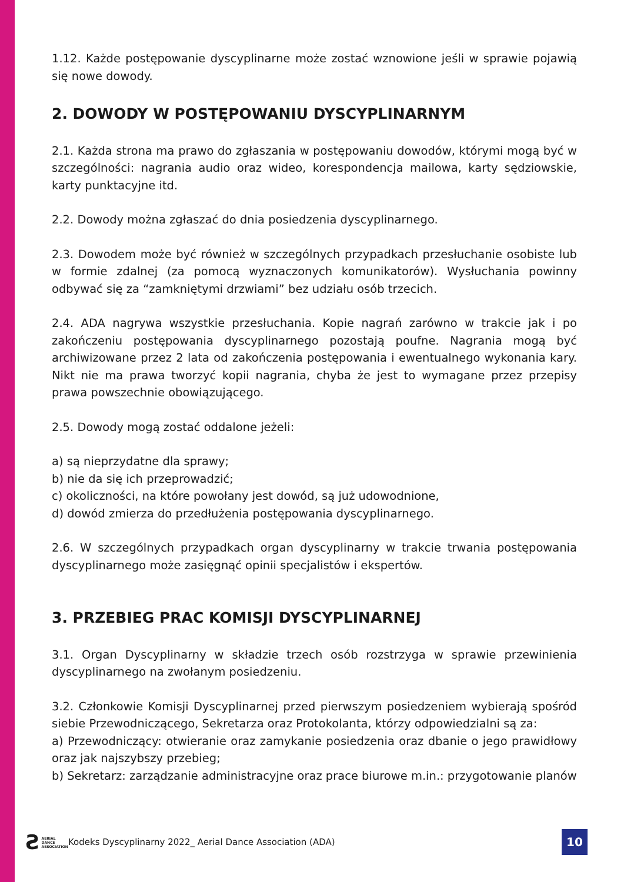1.12. Każde postępowanie dyscyplinarne może zostać wznowione jeśli w sprawie pojawią się nowe dowody.
2. DOWODY W POSTĘPOWANIU DYSCYPLINARNYM
2.1. Każda strona ma prawo do zgłaszania w postępowaniu dowodów, którymi mogą być w szczególności: nagrania audio oraz wideo, korespondencja mailowa, karty sędziowskie, karty punktacyjne itd.
2.2. Dowody można zgłaszać do dnia posiedzenia dyscyplinarnego.
2.3. Dowodem może być również w szczególnych przypadkach przesłuchanie osobiste lub w formie zdalnej (za pomocą wyznaczonych komunikatorów). Wysłuchania powinny odbywać się za “zamkniętymi drzwiami” bez udziału osób trzecich.
2.4. ADA nagrywa wszystkie przesłuchania. Kopie nagrań zarówno w trakcie jak i po zakończeniu postępowania dyscyplinarnego pozostają poufne. Nagrania mogą być archiwizowane przez 2 lata od zakończenia postępowania i ewentualnego wykonania kary. Nikt nie ma prawa tworzyć kopii nagrania, chyba że jest to wymagane przez przepisy prawa powszechnie obowiązującego.
2.5. Dowody mogą zostać oddalone jeżeli:
a) są nieprzydatne dla sprawy;
b) nie da się ich przeprowadzić;
c) okoliczności, na które powołany jest dowód, są już udowodnione,
d) dowód zmierza do przedłużenia postępowania dyscyplinarnego.
2.6. W szczególnych przypadkach organ dyscyplinarny w trakcie trwania postępowania dyscyplinarnego może zasięgnąć opinii specjalistów i ekspertów.
3. PRZEBIEG PRAC KOMISJI DYSCYPLINARNEJ
3.1. Organ Dyscyplinarny w składzie trzech osób rozstrzyga w sprawie przewinienia dyscyplinarnego na zwołanym posiedzeniu.
3.2. Członkowie Komisji Dyscyplinarnej przed pierwszym posiedzeniem wybierają spośród siebie Przewodniczącego, Sekretarza oraz Protokolanta, którzy odpowiedzialni są za:
a) Przewodniczący: otwieranie oraz zamykanie posiedzenia oraz dbanie o jego prawidłowy oraz jak najszybszy przebieg;
b) Sekretarz: zarządzanie administracyjne oraz prace biurowe m.in.: przygotowanie planów
Ƨ
AERIAL
DANCE
ASSOCIATION
Kodeks Dyscyplinarny 2022_ Aerial Dance Association (ADA)
10